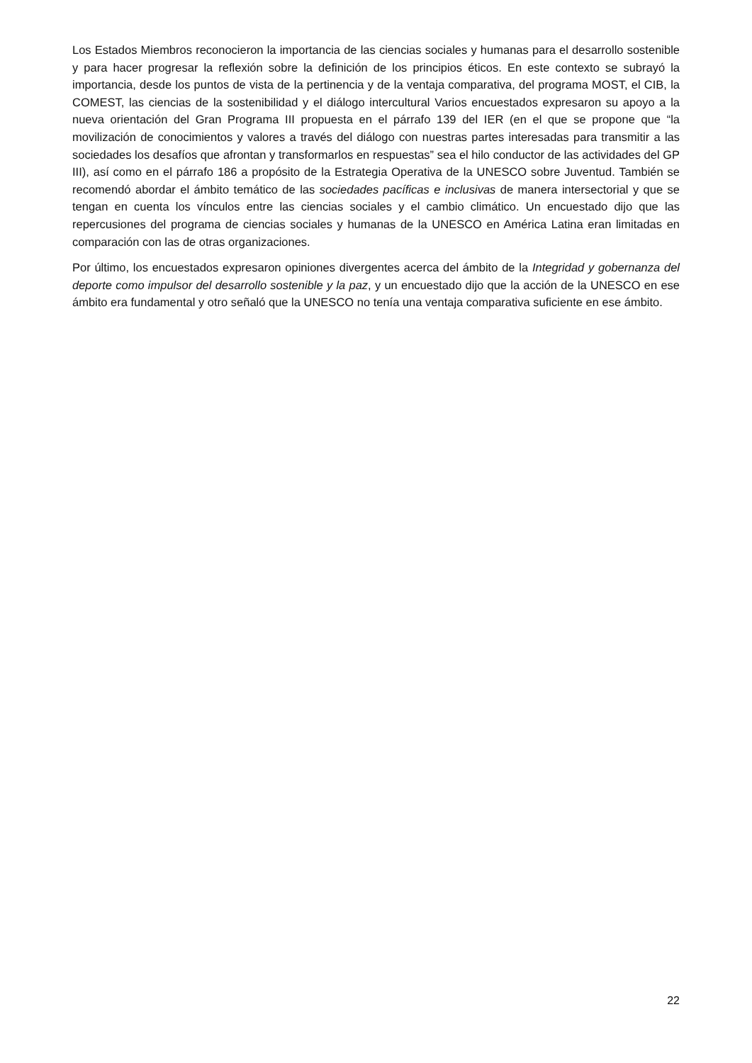Los Estados Miembros reconocieron la importancia de las ciencias sociales y humanas para el desarrollo sostenible y para hacer progresar la reflexión sobre la definición de los principios éticos. En este contexto se subrayó la importancia, desde los puntos de vista de la pertinencia y de la ventaja comparativa, del programa MOST, el CIB, la COMEST, las ciencias de la sostenibilidad y el diálogo intercultural Varios encuestados expresaron su apoyo a la nueva orientación del Gran Programa III propuesta en el párrafo 139 del IER (en el que se propone que “la movilización de conocimientos y valores a través del diálogo con nuestras partes interesadas para transmitir a las sociedades los desafíos que afrontan y transformarlos en respuestas” sea el hilo conductor de las actividades del GP III), así como en el párrafo 186 a propósito de la Estrategia Operativa de la UNESCO sobre Juventud. También se recomendó abordar el ámbito temático de las sociedades pacíficas e inclusivas de manera intersectorial y que se tengan en cuenta los vínculos entre las ciencias sociales y el cambio climático. Un encuestado dijo que las repercusiones del programa de ciencias sociales y humanas de la UNESCO en América Latina eran limitadas en comparación con las de otras organizaciones.
Por último, los encuestados expresaron opiniones divergentes acerca del ámbito de la Integridad y gobernanza del deporte como impulsor del desarrollo sostenible y la paz, y un encuestado dijo que la acción de la UNESCO en ese ámbito era fundamental y otro señaló que la UNESCO no tenía una ventaja comparativa suficiente en ese ámbito.
22